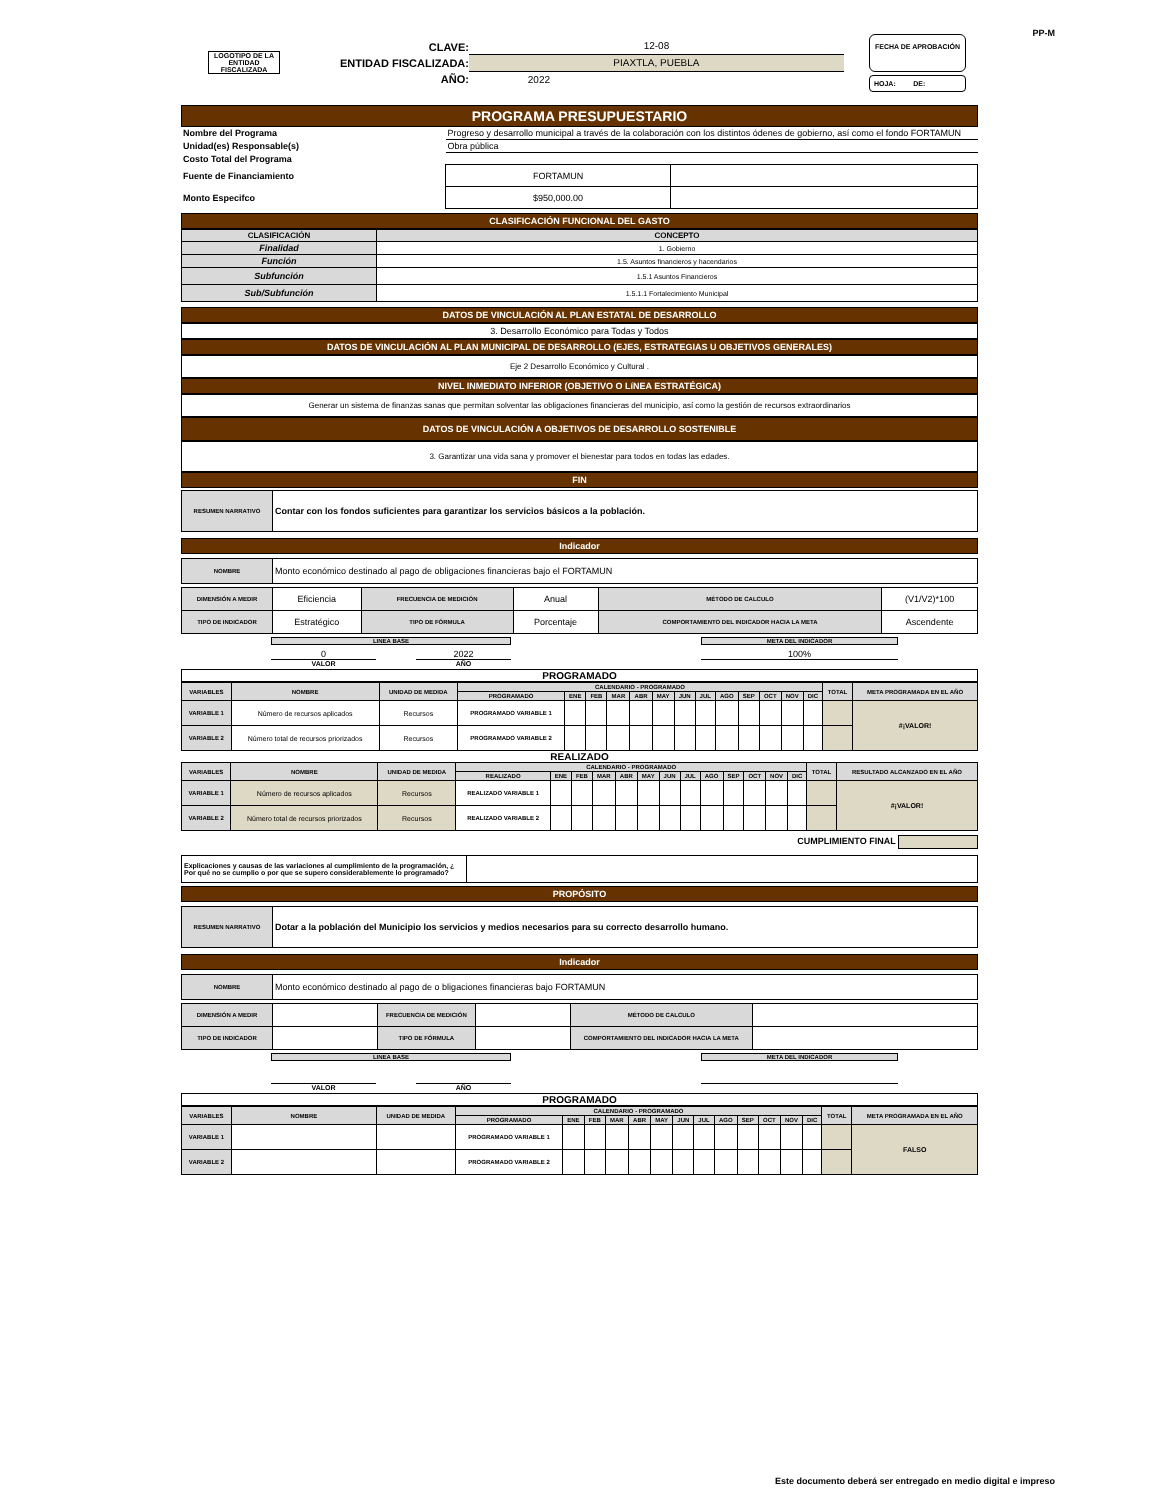PP-M
LOGOTIPO DE LA ENTIDAD FISCALIZADA
CLAVE:
ENTIDAD FISCALIZADA:
AÑO:
12-08
PIAXTLA, PUEBLA
2022
FECHA DE APROBACIÓN
HOJA: DE:
PROGRAMA PRESUPUESTARIO
| Nombre del Programa | Progreso y desarrollo municipal a través de la colaboración con los distintos ódenes de gobierno, así como el fondo FORTAMUN | |
| Unidad(es) Responsable(s) | Obra pública | |
| Costo Total del Programa | | |
| Fuente de Financiamiento | FORTAMUN | |
| Monto Especifco | $950,000.00 | |
CLASIFICACIÓN FUNCIONAL DEL GASTO
| CLASIFICACIÓN | CONCEPTO |
| --- | --- |
| Finalidad | 1. Gobierno |
| Función | 1.5. Asuntos financieros y hacendarios |
| Subfunción | 1.5.1 Asuntos Financieros |
| Sub/Subfunción | 1.5.1.1 Fortalecimiento Municipal |
DATOS DE VINCULACIÓN AL PLAN ESTATAL DE DESARROLLO
3. Desarrollo Económico para Todas y Todos
DATOS DE VINCULACIÓN AL PLAN MUNICIPAL DE DESARROLLO (EJES, ESTRATEGIAS U OBJETIVOS GENERALES)
Eje 2 Desarrollo Económico y Cultural .
NIVEL INMEDIATO INFERIOR (OBJETIVO O LíNEA ESTRATÉGICA)
Generar un sistema de finanzas sanas que permitan solventar las obligaciones financieras del municipio, así como la gestión de recursos extraordinarios
DATOS DE VINCULACIÓN A OBJETIVOS DE DESARROLLO SOSTENIBLE
3. Garantizar una vida sana y promover el bienestar para todos en todas las edades.
FIN
| RESUMEN NARRATIVO | Contar con los fondos suficientes para garantizar los servicios básicos a la población. |
Indicador
| NOMBRE | Monto económico destinado al pago de obligaciones financieras bajo el FORTAMUN |
| DIMENSIÓN A MEDIR | Eficiencia | FRECUENCIA DE MEDICIÓN | Anual | MÉTODO DE CALCULO | (V1/V2)*100 |
| TIPO DE INDICADOR | Estratégico | TIPO DE FÓRMULA | Porcentaje | COMPORTAMIENTO DEL INDICADOR HACIA LA META | Ascendente |
LINEA BASE
0 2022
VALOR AÑO
META DEL INDICADOR
100%
PROGRAMADO
| VARIABLES | NOMBRE | UNIDAD DE MEDIDA | CALENDARIO - PROGRAMADO | | | | | | | | | | | | | TOTAL | META PROGRAMADA EN EL AÑO |
| | | | PROGRAMADO | ENE | FEB | MAR | ABR | MAY | JUN | JUL | AGO | SEP | OCT | NOV | DIC | | |
| VARIABLE 1 | Número de recursos aplicados | Recursos | PROGRAMADO VARIABLE 1 | | | | | | | | | | | | | | #¡VALOR! |
| VARIABLE 2 | Número total de recursos priorizados | Recursos | PROGRAMADO VARIABLE 2 | | | | | | | | | | | | | | |
REALIZADO
| VARIABLES | NOMBRE | UNIDAD DE MEDIDA | CALENDARIO - PROGRAMADO | | | | | | | | | | | | | TOTAL | RESULTADO ALCANZADO EN EL AÑO |
| | | | REALIZADO | ENE | FEB | MAR | ABR | MAY | JUN | JUL | AGO | SEP | OCT | NOV | DIC | | |
| VARIABLE 1 | Número de recursos aplicados | Recursos | REALIZADO VARIABLE 1 | | | | | | | | | | | | | | #¡VALOR! |
| VARIABLE 2 | Número total de recursos priorizados | Recursos | REALIZADO VARIABLE 2 | | | | | | | | | | | | | | |
CUMPLIMIENTO FINAL
| Explicaciones y causas de las variaciones al cumplimiento de la programación, ¿ Por qué no se cumplio o por que se supero considerablemente lo programado? | |
PROPÓSITO
| RESUMEN NARRATIVO | Dotar a la población del Municipio los servicios y medios necesarios para su correcto desarrollo humano. |
Indicador
| NOMBRE | Monto económico destinado al pago de o bligaciones financieras bajo FORTAMUN |
| DIMENSIÓN A MEDIR | | FRECUENCIA DE MEDICIÓN | | MÉTODO DE CALCULO | |
| TIPO DE INDICADOR | | TIPO DE FÓRMULA | | COMPORTAMIENTO DEL INDICADOR HACIA LA META | |
LINEA BASE
VALOR AÑO
META DEL INDICADOR
PROGRAMADO
| VARIABLES | NOMBRE | UNIDAD DE MEDIDA | CALENDARIO - PROGRAMADO | | | | | | | | | | | | | TOTAL | META PROGRAMADA EN EL AÑO |
| | | | PROGRAMADO | ENE | FEB | MAR | ABR | MAY | JUN | JUL | AGO | SEP | OCT | NOV | DIC | | |
| VARIABLE 1 | | | PROGRAMADO VARIABLE 1 | | | | | | | | | | | | | | FALSO |
| VARIABLE 2 | | | PROGRAMADO VARIABLE 2 | | | | | | | | | | | | | | |
Este documento deberá ser entregado en medio digital e impreso